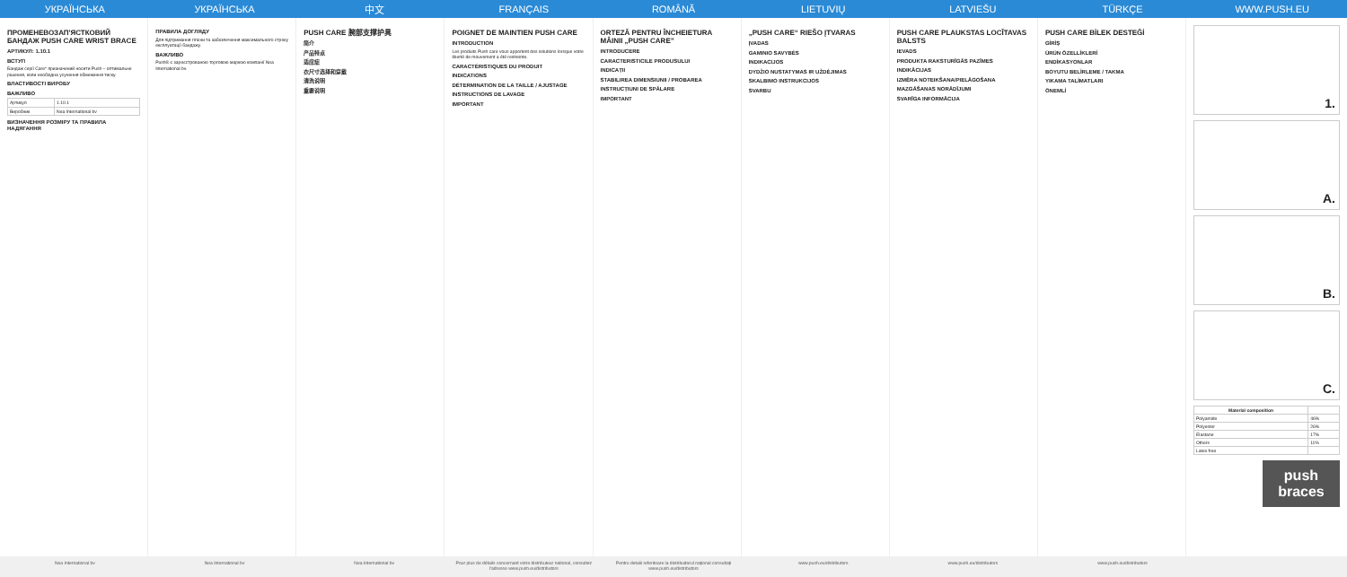УКРАЇНСЬКА УКРАЇНСЬКА 中文 FRANÇAIS ROMÂNĂ LIETUVIŲ LATVIEŠU TÜRKÇE WWW.PUSH.EU
ПРОМЕНЕВОЗАП'ЯСТКОВИЙ БАНДАЖ PUSH CARE WRIST BRACE
АРТИКУЛ: 1.10.1
ВСТУП
Бандаж серії Care* призначений носити Push – оптимальне рішення, коли необхідна усунення обмеження тиску.
ВЛАСТИВОСТІ ВИРОБУ
ВАЖЛИВО
| Артикул | 1.10.1 |
| Виробник | Nea International bv |
ВИЗНАЧЕННЯ РОЗМІРУ ТА ПРАВИЛА НАДЯГАННЯ
ПРАВИЛА ДОГЛЯДУ
Для підтримання гігієни та забезпечення максимального строку експлуатації бандажу.
ВАЖЛИВО
Push® є зареєстрованою торговою маркою компанії Nea International bv.
PUSH CARE 腕部支撑护具
简介
产品特点
适应症
衣尺寸选择和穿戴
清洗说明
重要说明
POIGNET DE MAINTIEN PUSH CARE
INTRODUCTION
Les produits Push care vous apportent des solutions lorsque votre liberté de mouvement a été restreinte.
CARACTÉRISTIQUES DU PRODUIT
INDICATIONS
DÉTERMINATION DE LA TAILLE / AJUSTAGE
INSTRUCTIONS DE LAVAGE
IMPORTANT
ORTEZĂ PENTRU ÎNCHEIETURA MÂINII „PUSH CARE”
INTRODUCERE
CARACTERISTICILE PRODUSULUI
INDICAȚII
STABILIREA DIMENSIUNII / PROBAREA
INSTRUCȚIUNI DE SPĂLARE
IMPORTANT
„PUSH CARE“ RIEŠO ĮTVARAS
ĮVADAS
GAMINIO SAVYBĖS
INDIKACIJOS
DYDŽIO NUSTATYMAS IR UŽDĖJIMAS
SKALBIMO INSTRUKCIJOS
SVARBU
PUSH CARE PLAUKSTAS LOCĪTAVAS BALSTS
IEVADS
PRODUKTA RAKSTURĪGĀS PAZĪMES
INDIKĀCIJAS
IZMĒRA NOTEIKŠANA/PIELĀGOŠANA
MAZGĀŠANAS NORĀDĪJUMI
SVARĪGA INFORMĀCIJA
PUSH CARE BİLEK DESTEĞİ
GİRİŞ
ÜRÜN ÖZELLİKLERİ
ENDİKASYONLAR
BOYUTU BELİRLEME / TAKMA
YIKAMA TALİMATLARI
ÖNEMLİ
1.
A.
B.
C.
| Material composition | |
| --- | --- |
| Polyamide | 46% |
| Polyester | 26% |
| Elastane | 17% |
| Others | 11% |
| Latex free | |
push braces
Nea International bv Nea International bv Nea International bv Pour plus de détails concernant votre distributeur national, consultez l'adresse www.push.eu/distributors
Pentru detalii referitoare la distribuitorul național consultați www.push.eu/distributors
www.push.eu/distributors www.push.eu/distributors www.push.eu/distributors